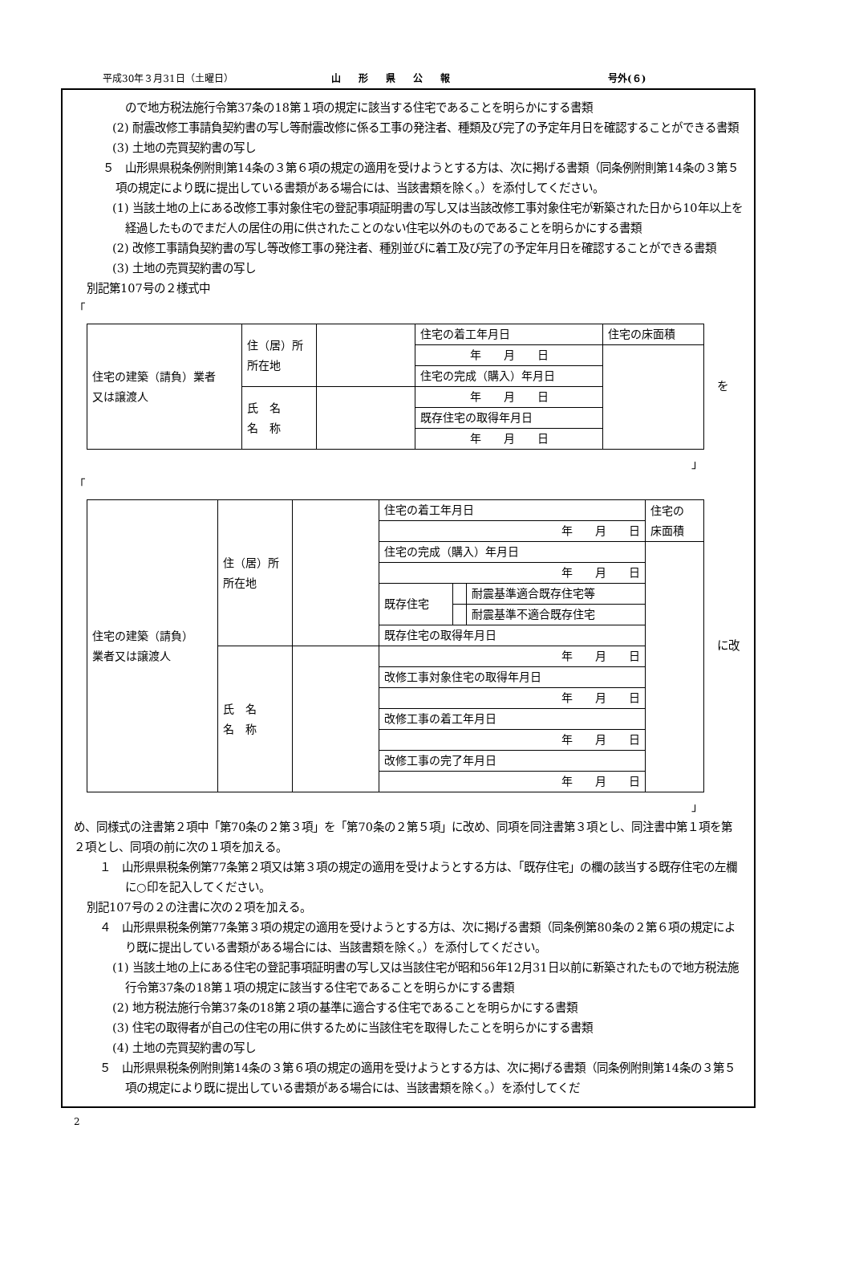平成30年３月31日（土曜日） 山形県公報 号外(６)
ので地方税法施行令第37条の18第１項の規定に該当する住宅であることを明らかにする書類
(2) 耐震改修工事請負契約書の写し等耐震改修に係る工事の発注者、種類及び完了の予定年月日を確認することができる書類
(3) 土地の売買契約書の写し
５　山形県県税条例附則第14条の３第６項の規定の適用を受けようとする方は、次に掲げる書類（同条例附則第14条の３第５項の規定により既に提出している書類がある場合には、当該書類を除く。）を添付してください。
(1) 当該土地の上にある改修工事対象住宅の登記事項証明書の写し又は当該改修工事対象住宅が新築された日から10年以上を経過したものでまだ人の居住の用に供されたことのない住宅以外のものであることを明らかにする書類
(2) 改修工事請負契約書の写し等改修工事の発注者、種別並びに着工及び完了の予定年月日を確認することができる書類
(3) 土地の売買契約書の写し
別記第107号の２様式中
「
| 住宅の建築（請負）業者 又は譲渡人 | 住（居）所 所在地 | | 住宅の着工年月日 | 住宅の床面積 |
| | | | 年 月 日 | |
| | | | 住宅の完成（購入）年月日 | |
| | 氏 名 名 称 | | 年 月 日 | |
| | | | 既存住宅の取得年月日 | |
| | | | 年 月 日 | |
を
」
「
| 住宅の建築（請負） 業者又は譲渡人 | 住（居）所 所在地 | | 住宅の着工年月日 | | | 住宅の 床面積 |
| | | | 年 月 日 | | | |
| | | | 住宅の完成（購入）年月日 | | | |
| | | | 年 月 日 | | | |
| | | | 既存住宅 | | 耐震基準適合既存住宅等 | |
| | | | | | 耐震基準不適合既存住宅 | |
| | | | 既存住宅の取得年月日 | | | |
| | 氏 名 名 称 | | 年 月 日 | | | |
| | | | 改修工事対象住宅の取得年月日 | | | |
| | | | 年 月 日 | | | |
| | | | 改修工事の着工年月日 | | | |
| | | | 年 月 日 | | | |
| | | | 改修工事の完了年月日 | | | |
| | | | 年 月 日 | | | |
に改
」
め、同様式の注書第２項中「第70条の２第３項」を「第70条の２第５項」に改め、同項を同注書第３項とし、同注書中第１項を第２項とし、同項の前に次の１項を加える。
１　山形県県税条例第77条第２項又は第３項の規定の適用を受けようとする方は、「既存住宅」の欄の該当する既存住宅の左欄に○印を記入してください。
別記107号の２の注書に次の２項を加える。
４　山形県県税条例第77条第３項の規定の適用を受けようとする方は、次に掲げる書類（同条例第80条の２第６項の規定により既に提出している書類がある場合には、当該書類を除く。）を添付してください。
(1) 当該土地の上にある住宅の登記事項証明書の写し又は当該住宅が昭和56年12月31日以前に新築されたもので地方税法施行令第37条の18第１項の規定に該当する住宅であることを明らかにする書類
(2) 地方税法施行令第37条の18第２項の基準に適合する住宅であることを明らかにする書類
(3) 住宅の取得者が自己の住宅の用に供するために当該住宅を取得したことを明らかにする書類
(4) 土地の売買契約書の写し
５　山形県県税条例附則第14条の３第６項の規定の適用を受けようとする方は、次に掲げる書類（同条例附則第14条の３第５項の規定により既に提出している書類がある場合には、当該書類を除く。）を添付してくだ
2